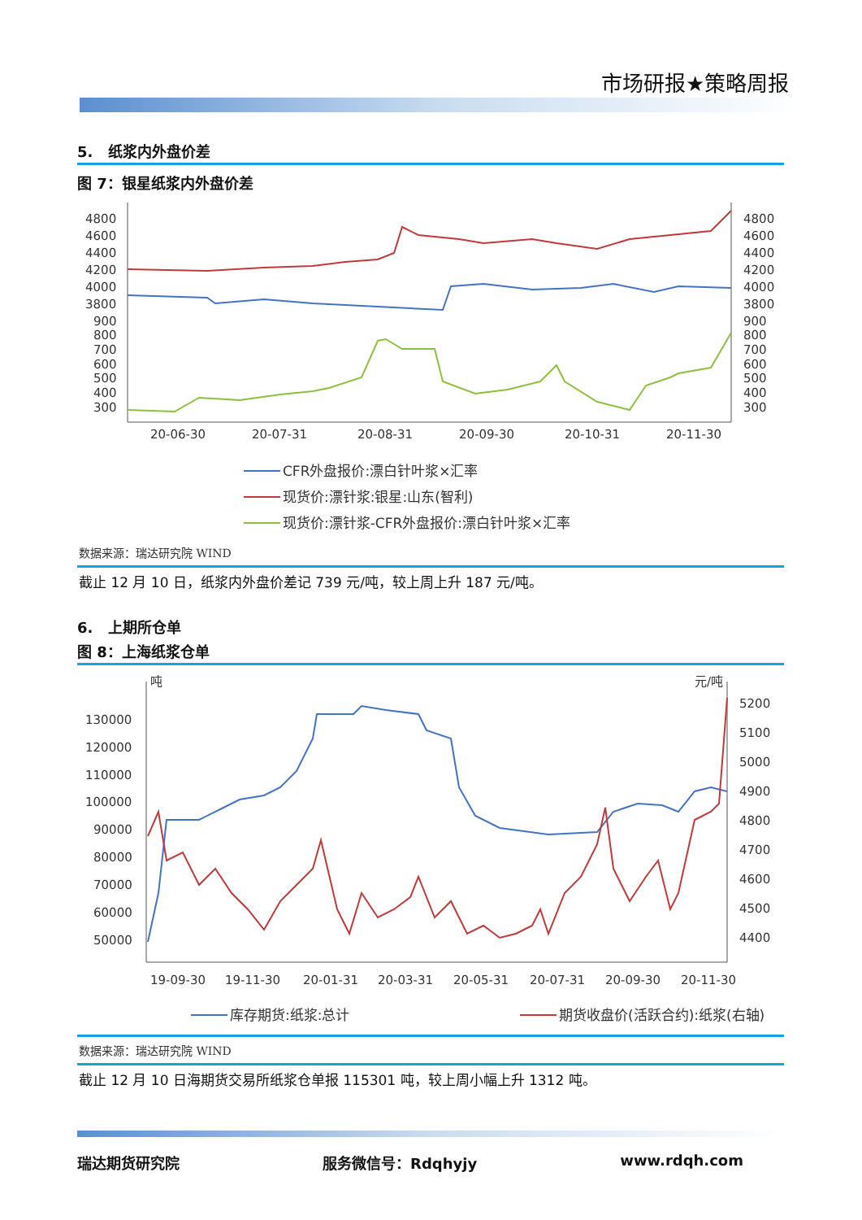市场研报★策略周报
5. 纸浆内外盘价差
图 7：银星纸浆内外盘价差
4800
4600
4400
4200
4000
3800
900
800
700
600
500
400
300
4800
4600
4400
4200
4000
3800
900
800
700
600
500
400
300
20-06-30
20-07-31
20-08-31
20-09-30
20-10-31
20-11-30
CFR外盘报价:漂白针叶浆×汇率
现货价:漂针浆:银星:山东(智利)
现货价:漂针浆-CFR外盘报价:漂白针叶浆×汇率
数据来源：瑞达研究院 WIND
截止 12 月 10 日，纸浆内外盘价差记 739 元/吨，较上周上升 187 元/吨。
6. 上期所仓单
图 8：上海纸浆仓单
吨
元/吨
130000
120000
110000
100000
90000
80000
70000
60000
50000
5200
5100
5000
4900
4800
4700
4600
4500
4400
19-09-30
19-11-30
20-01-31
20-03-31
20-05-31
20-07-31
20-09-30
20-11-30
库存期货:纸浆:总计
期货收盘价(活跃合约):纸浆(右轴)
数据来源：瑞达研究院 WIND
截止 12 月 10 日海期货交易所纸浆仓单报 115301 吨，较上周小幅上升 1312 吨。
瑞达期货研究院 服务微信号：Rdqhyjy www.rdqh.com